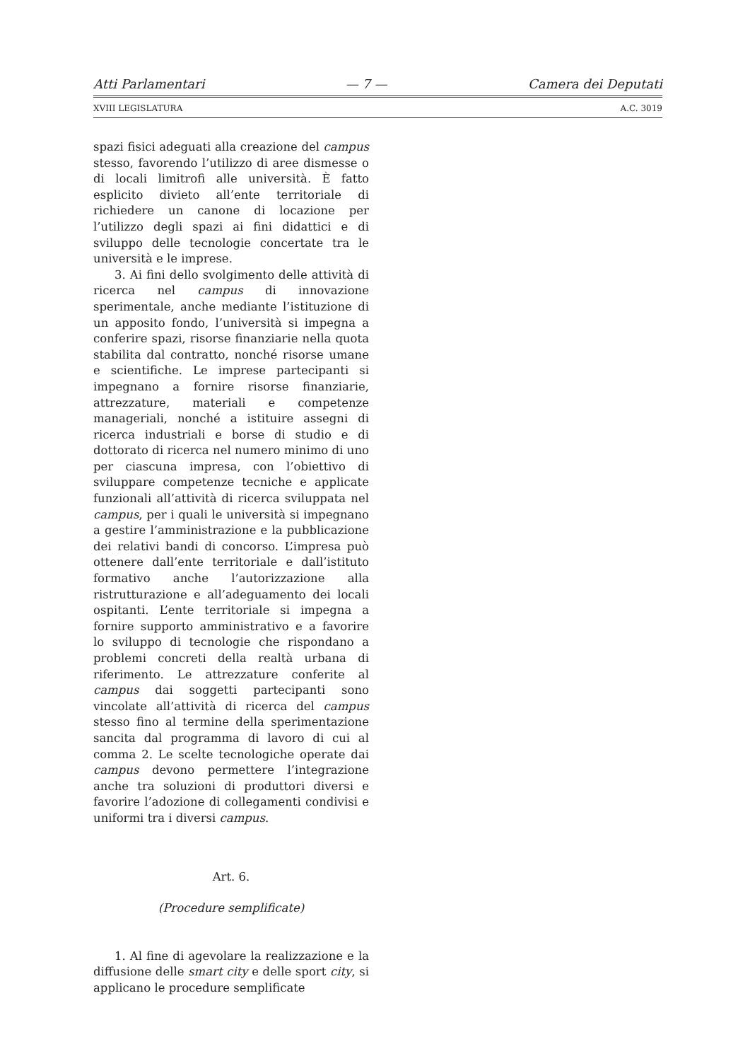Atti Parlamentari — 7 — Camera dei Deputati
XVIII LEGISLATURA A.C. 3019
spazi fisici adeguati alla creazione del campus stesso, favorendo l’utilizzo di aree dismesse o di locali limitrofi alle università. È fatto esplicito divieto all’ente territoriale di richiedere un canone di locazione per l’utilizzo degli spazi ai fini didattici e di sviluppo delle tecnologie concertate tra le università e le imprese.
3. Ai fini dello svolgimento delle attività di ricerca nel campus di innovazione sperimentale, anche mediante l’istituzione di un apposito fondo, l’università si impegna a conferire spazi, risorse finanziarie nella quota stabilita dal contratto, nonché risorse umane e scientifiche. Le imprese partecipanti si impegnano a fornire risorse finanziarie, attrezzature, materiali e competenze manageriali, nonché a istituire assegni di ricerca industriali e borse di studio e di dottorato di ricerca nel numero minimo di uno per ciascuna impresa, con l’obiettivo di sviluppare competenze tecniche e applicate funzionali all’attività di ricerca sviluppata nel campus, per i quali le università si impegnano a gestire l’amministrazione e la pubblicazione dei relativi bandi di concorso. L’impresa può ottenere dall’ente territoriale e dall’istituto formativo anche l’autorizzazione alla ristrutturazione e all’adeguamento dei locali ospitanti. L’ente territoriale si impegna a fornire supporto amministrativo e a favorire lo sviluppo di tecnologie che rispondano a problemi concreti della realtà urbana di riferimento. Le attrezzature conferite al campus dai soggetti partecipanti sono vincolate all’attività di ricerca del campus stesso fino al termine della sperimentazione sancita dal programma di lavoro di cui al comma 2. Le scelte tecnologiche operate dai campus devono permettere l’integrazione anche tra soluzioni di produttori diversi e favorire l’adozione di collegamenti condivisi e uniformi tra i diversi campus.
Art. 6.
(Procedure semplificate)
1. Al fine di agevolare la realizzazione e la diffusione delle smart city e delle sport city, si applicano le procedure semplificate